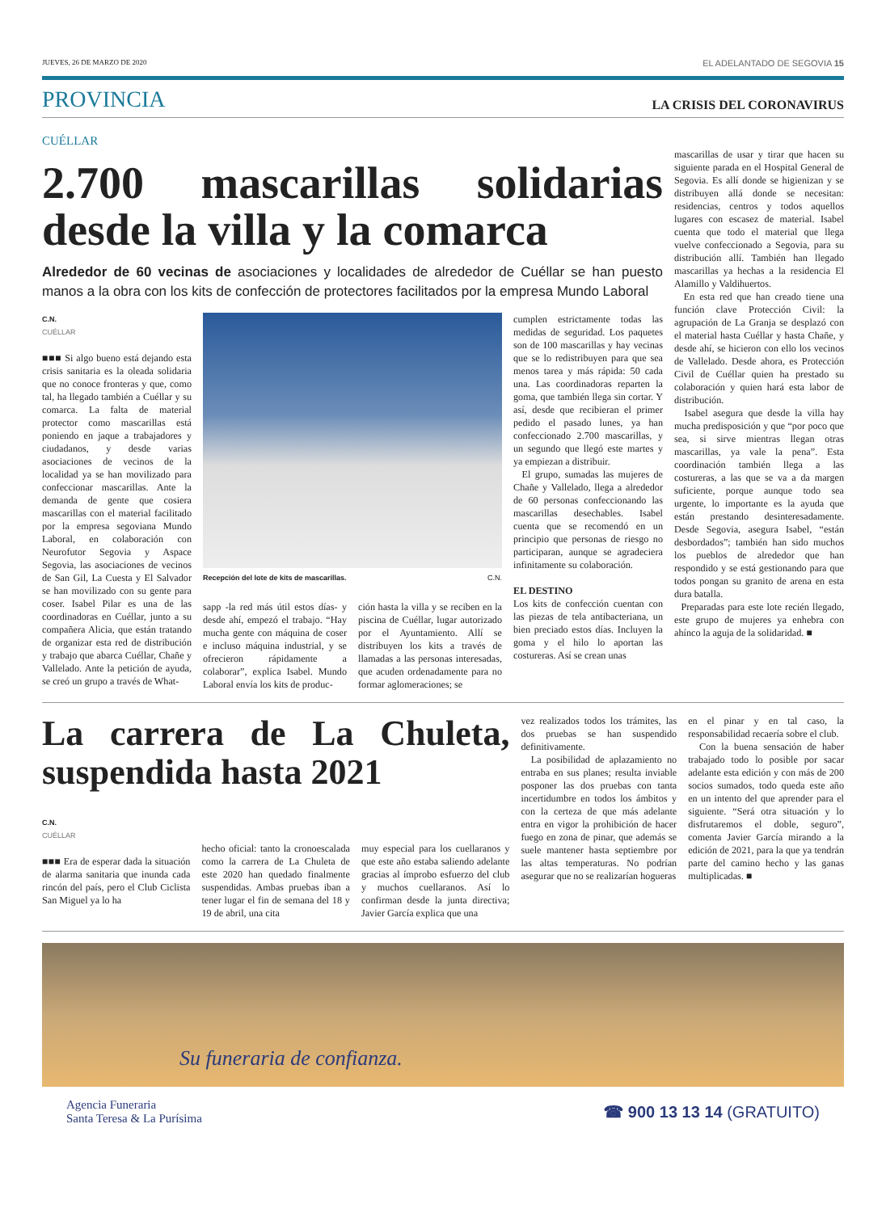JUEVES, 26 DE MARZO DE 2020 EL ADELANTADO DE SEGOVIA 15
PROVINCIA LA CRISIS DEL CORONAVIRUS
CUÉLLAR
2.700 mascarillas solidarias desde la villa y la comarca
Alrededor de 60 vecinas de asociaciones y localidades de alrededor de Cuéllar se han puesto manos a la obra con los kits de confección de protectores facilitados por la empresa Mundo Laboral
C.N.
CUÉLLAR
■■■ Si algo bueno está dejando esta crisis sanitaria es la oleada solidaria que no conoce fronteras y que, como tal, ha llegado también a Cuéllar y su comarca. La falta de material protector como mascarillas está poniendo en jaque a trabajadores y ciudadanos, y desde varias asociaciones de vecinos de la localidad ya se han movilizado para confeccionar mascarillas. Ante la demanda de gente que cosiera mascarillas con el material facilitado por la empresa segoviana Mundo Laboral, en colaboración con Neurofutor Segovia y Aspace Segovia, las asociaciones de vecinos de San Gil, La Cuesta y El Salvador se han movilizado con su gente para coser. Isabel Pilar es una de las coordinadoras en Cuéllar, junto a su compañera Alicia, que están tratando de organizar esta red de distribución y trabajo que abarca Cuéllar, Chañe y Vallelado. Ante la petición de ayuda, se creó un grupo a través de What-
Recepción del lote de kits de mascarillas. C.N.
sapp -la red más útil estos días- y desde ahí, empezó el trabajo. “Hay mucha gente con máquina de coser e incluso máquina industrial, y se ofrecieron rápidamente a colaborar”, explica Isabel. Mundo Laboral envía los kits de produc-
ción hasta la villa y se reciben en la piscina de Cuéllar, lugar autorizado por el Ayuntamiento. Allí se distribuyen los kits a través de llamadas a las personas interesadas, que acuden ordenadamente para no formar aglomeraciones; se
cumplen estrictamente todas las medidas de seguridad. Los paquetes son de 100 mascarillas y hay vecinas que se lo redistribuyen para que sea menos tarea y más rápida: 50 cada una. Las coordinadoras reparten la goma, que también llega sin cortar. Y así, desde que recibieran el primer pedido el pasado lunes, ya han confeccionado 2.700 mascarillas, y un segundo que llegó este martes y ya empiezan a distribuir.
El grupo, sumadas las mujeres de Chañe y Vallelado, llega a alrededor de 60 personas confeccionando las mascarillas desechables. Isabel cuenta que se recomendó en un principio que personas de riesgo no participaran, aunque se agradeciera infinitamente su colaboración.
EL DESTINO
Los kits de confección cuentan con las piezas de tela antibacteriana, un bien preciado estos días. Incluyen la goma y el hilo lo aportan las costureras. Así se crean unas
mascarillas de usar y tirar que hacen su siguiente parada en el Hospital General de Segovia. Es allí donde se higienizan y se distribuyen allá donde se necesitan: residencias, centros y todos aquellos lugares con escasez de material. Isabel cuenta que todo el material que llega vuelve confeccionado a Segovia, para su distribución allí. También han llegado mascarillas ya hechas a la residencia El Alamillo y Valdihuertos.
En esta red que han creado tiene una función clave Protección Civil: la agrupación de La Granja se desplazó con el material hasta Cuéllar y hasta Chañe, y desde ahí, se hicieron con ello los vecinos de Vallelado. Desde ahora, es Protección Civil de Cuéllar quien ha prestado su colaboración y quien hará esta labor de distribución.
Isabel asegura que desde la villa hay mucha predisposición y que “por poco que sea, si sirve mientras llegan otras mascarillas, ya vale la pena”. Esta coordinación también llega a las costureras, a las que se va a da margen suficiente, porque aunque todo sea urgente, lo importante es la ayuda que están prestando desinteresadamente. Desde Segovia, asegura Isabel, “están desbordados”; también han sido muchos los pueblos de alrededor que han respondido y se está gestionando para que todos pongan su granito de arena en esta dura batalla.
Preparadas para este lote recién llegado, este grupo de mujeres ya enhebra con ahínco la aguja de la solidaridad. ■
La carrera de La Chuleta, suspendida hasta 2021
C.N.
CUÉLLAR
■■■ Era de esperar dada la situación de alarma sanitaria que inunda cada rincón del país, pero el Club Ciclista San Miguel ya lo ha
hecho oficial: tanto la cronoescalada como la carrera de La Chuleta de este 2020 han quedado finalmente suspendidas. Ambas pruebas iban a tener lugar el fin de semana del 18 y 19 de abril, una cita
muy especial para los cuellaranos y que este año estaba saliendo adelante gracias al ímprobo esfuerzo del club y muchos cuellaranos. Así lo confirman desde la junta directiva; Javier García explica que una
vez realizados todos los trámites, las dos pruebas se han suspendido definitivamente.
La posibilidad de aplazamiento no entraba en sus planes; resulta inviable posponer las dos pruebas con tanta incertidumbre en todos los ámbitos y con la certeza de que más adelante entra en vigor la prohibición de hacer fuego en zona de pinar, que además se suele mantener hasta septiembre por las altas temperaturas. No podrían asegurar que no se realizarían hogueras
en el pinar y en tal caso, la responsabilidad recaería sobre el club.
Con la buena sensación de haber trabajado todo lo posible por sacar adelante esta edición y con más de 200 socios sumados, todo queda este año en un intento del que aprender para el siguiente. “Será otra situación y lo disfrutaremos el doble, seguro”, comenta Javier García mirando a la edición de 2021, para la que ya tendrán parte del camino hecho y las ganas multiplicadas. ■
Su funeraria de confianza.
Agencia Funeraria
Santa Teresa & La Purísima
☎ 900 13 13 14 (GRATUITO)